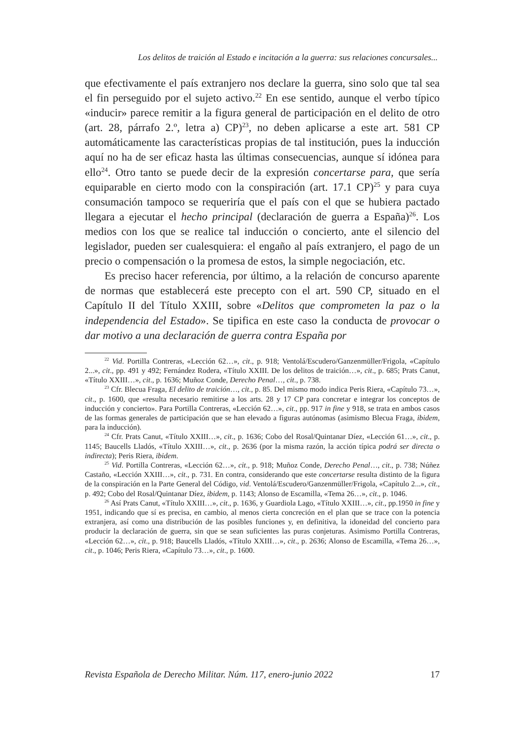Los delitos de traición al Estado e incitación a la guerra: sus relaciones concursales...
que efectivamente el país extranjero nos declare la guerra, sino solo que tal sea el fin perseguido por el sujeto activo.<sup>22</sup> En ese sentido, aunque el verbo típico «inducir» parece remitir a la figura general de participación en el delito de otro (art. 28, párrafo 2.º, letra a) CP)<sup>23</sup>, no deben aplicarse a este art. 581 CP automáticamente las características propias de tal institución, pues la inducción aquí no ha de ser eficaz hasta las últimas consecuencias, aunque sí idónea para ello<sup>24</sup>. Otro tanto se puede decir de la expresión concertarse para, que sería equiparable en cierto modo con la conspiración (art. 17.1 CP)<sup>25</sup> y para cuya consumación tampoco se requeriría que el país con el que se hubiera pactado llegara a ejecutar el hecho principal (declaración de guerra a España)<sup>26</sup>. Los medios con los que se realice tal inducción o concierto, ante el silencio del legislador, pueden ser cualesquiera: el engaño al país extranjero, el pago de un precio o compensación o la promesa de estos, la simple negociación, etc.
Es preciso hacer referencia, por último, a la relación de concurso aparente de normas que establecerá este precepto con el art. 590 CP, situado en el Capítulo II del Título XXIII, sobre «Delitos que comprometen la paz o la independencia del Estado». Se tipifica en este caso la conducta de provocar o dar motivo a una declaración de guerra contra España por
<sup>22</sup> Vid. Portilla Contreras, «Lección 62…», cit., p. 918; Ventolá/Escudero/Ganzenmüller/Frigola, «Capítulo 2...», cit., pp. 491 y 492; Fernández Rodera, «Título XXIII. De los delitos de traición…», cit., p. 685; Prats Canut, «Título XXIII…», cit., p. 1636; Muñoz Conde, Derecho Penal…, cit., p. 738.
<sup>23</sup> Cfr. Blecua Fraga, El delito de traición…, cit., p. 85. Del mismo modo indica Peris Riera, «Capítulo 73…», cit., p. 1600, que «resulta necesario remitirse a los arts. 28 y 17 CP para concretar e integrar los conceptos de inducción y concierto». Para Portilla Contreras, «Lección 62…», cit., pp. 917 in fine y 918, se trata en ambos casos de las formas generales de participación que se han elevado a figuras autónomas (asimismo Blecua Fraga, ibidem, para la inducción).
<sup>24</sup> Cfr. Prats Canut, «Título XXIII…», cit., p. 1636; Cobo del Rosal/Quintanar Díez, «Lección 61…», cit., p. 1145; Baucells Lladós, «Título XXIII…», cit., p. 2636 (por la misma razón, la acción típica podrá ser directa o indirecta); Peris Riera, ibidem.
<sup>25</sup> Vid. Portilla Contreras, «Lección 62…», cit., p. 918; Muñoz Conde, Derecho Penal…, cit., p. 738; Núñez Castaño, «Lección XXIII…», cit., p. 731. En contra, considerando que este concertarse resulta distinto de la figura de la conspiración en la Parte General del Código, vid. Ventolá/Escudero/Ganzenmüller/Frigola, «Capítulo 2...», cit., p. 492; Cobo del Rosal/Quintanar Díez, ibidem, p. 1143; Alonso de Escamilla, «Tema 26…», cit., p. 1046.
<sup>26</sup> Así Prats Canut, «Título XXIII…», cit., p. 1636, y Guardiola Lago, «Título XXIII…», cit., pp.1950 in fine y 1951, indicando que sí es precisa, en cambio, al menos cierta concreción en el plan que se trace con la potencia extranjera, así como una distribución de las posibles funciones y, en definitiva, la idoneidad del concierto para producir la declaración de guerra, sin que se sean suficientes las puras conjeturas. Asimismo Portilla Contreras, «Lección 62…», cit., p. 918; Baucells Lladós, «Título XXIII…», cit., p. 2636; Alonso de Escamilla, «Tema 26…», cit., p. 1046; Peris Riera, «Capítulo 73…», cit., p. 1600.
Revista Española de Derecho Militar. Núm. 117, enero-junio 2022 17